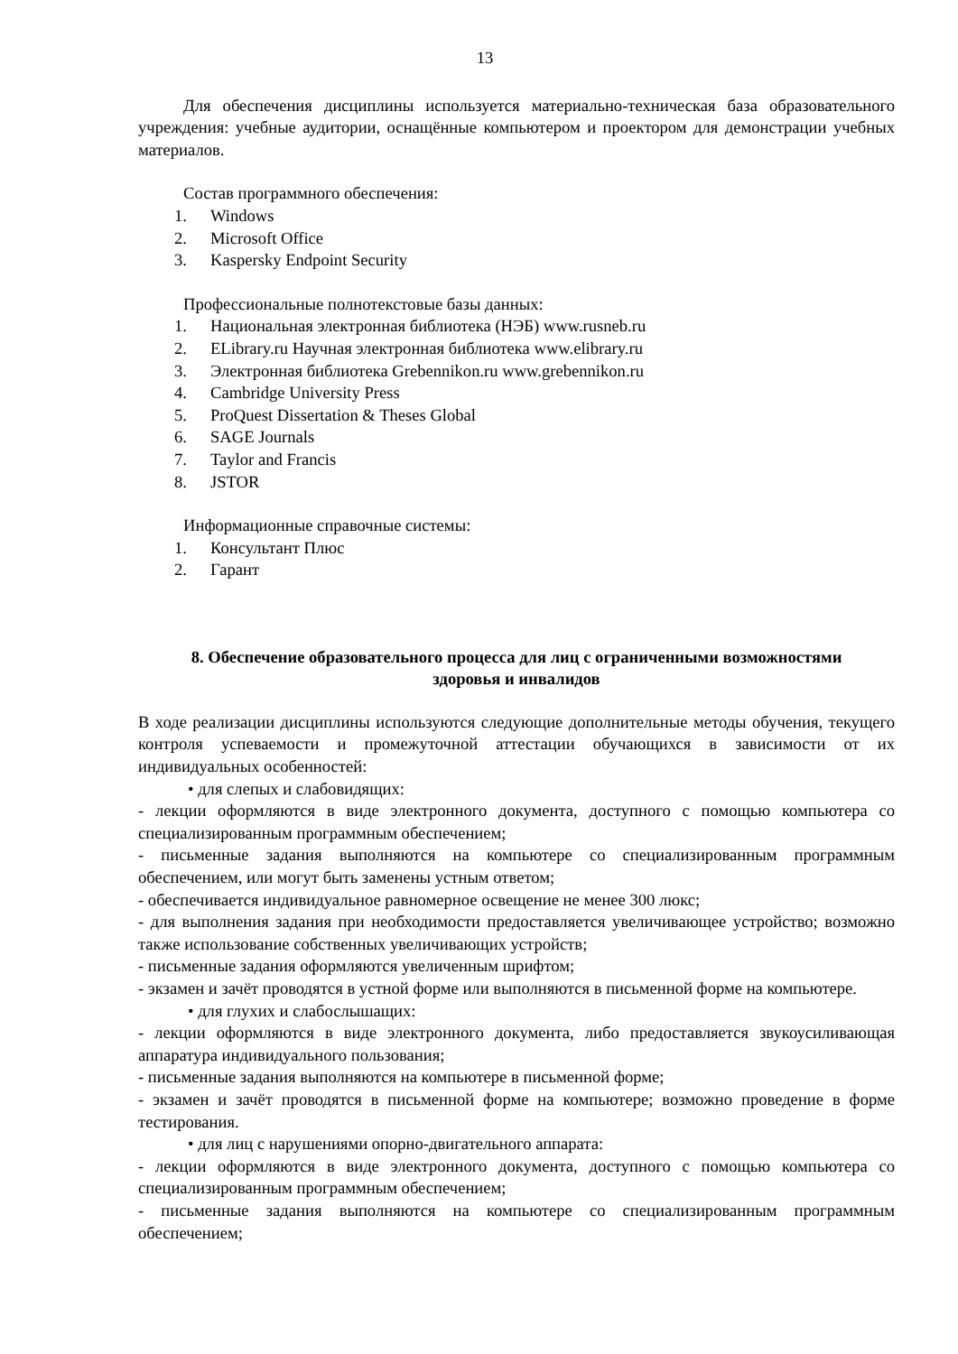13
Для обеспечения дисциплины используется материально-техническая база образовательного учреждения: учебные аудитории, оснащённые компьютером и проектором для демонстрации учебных материалов.
Состав программного обеспечения:
1. Windows
2. Microsoft Office
3. Kaspersky Endpoint Security
Профессиональные полнотекстовые базы данных:
1. Национальная электронная библиотека (НЭБ) www.rusneb.ru
2. ELibrary.ru Научная электронная библиотека www.elibrary.ru
3. Электронная библиотека Grebennikon.ru www.grebennikon.ru
4. Cambridge University Press
5. ProQuest Dissertation & Theses Global
6. SAGE Journals
7. Taylor and Francis
8. JSTOR
Информационные справочные системы:
1. Консультант Плюс
2. Гарант
8. Обеспечение образовательного процесса для лиц с ограниченными возможностями здоровья и инвалидов
В ходе реализации дисциплины используются следующие дополнительные методы обучения, текущего контроля успеваемости и промежуточной аттестации обучающихся в зависимости от их индивидуальных особенностей:
• для слепых и слабовидящих:
- лекции оформляются в виде электронного документа, доступного с помощью компьютера со специализированным программным обеспечением;
- письменные задания выполняются на компьютере со специализированным программным обеспечением, или могут быть заменены устным ответом;
- обеспечивается индивидуальное равномерное освещение не менее 300 люкс;
- для выполнения задания при необходимости предоставляется увеличивающее устройство; возможно также использование собственных увеличивающих устройств;
- письменные задания оформляются увеличенным шрифтом;
- экзамен и зачёт проводятся в устной форме или выполняются в письменной форме на компьютере.
• для глухих и слабослышащих:
- лекции оформляются в виде электронного документа, либо предоставляется звукоусиливающая аппаратура индивидуального пользования;
- письменные задания выполняются на компьютере в письменной форме;
- экзамен и зачёт проводятся в письменной форме на компьютере; возможно проведение в форме тестирования.
• для лиц с нарушениями опорно-двигательного аппарата:
- лекции оформляются в виде электронного документа, доступного с помощью компьютера со специализированным программным обеспечением;
- письменные задания выполняются на компьютере со специализированным программным обеспечением;